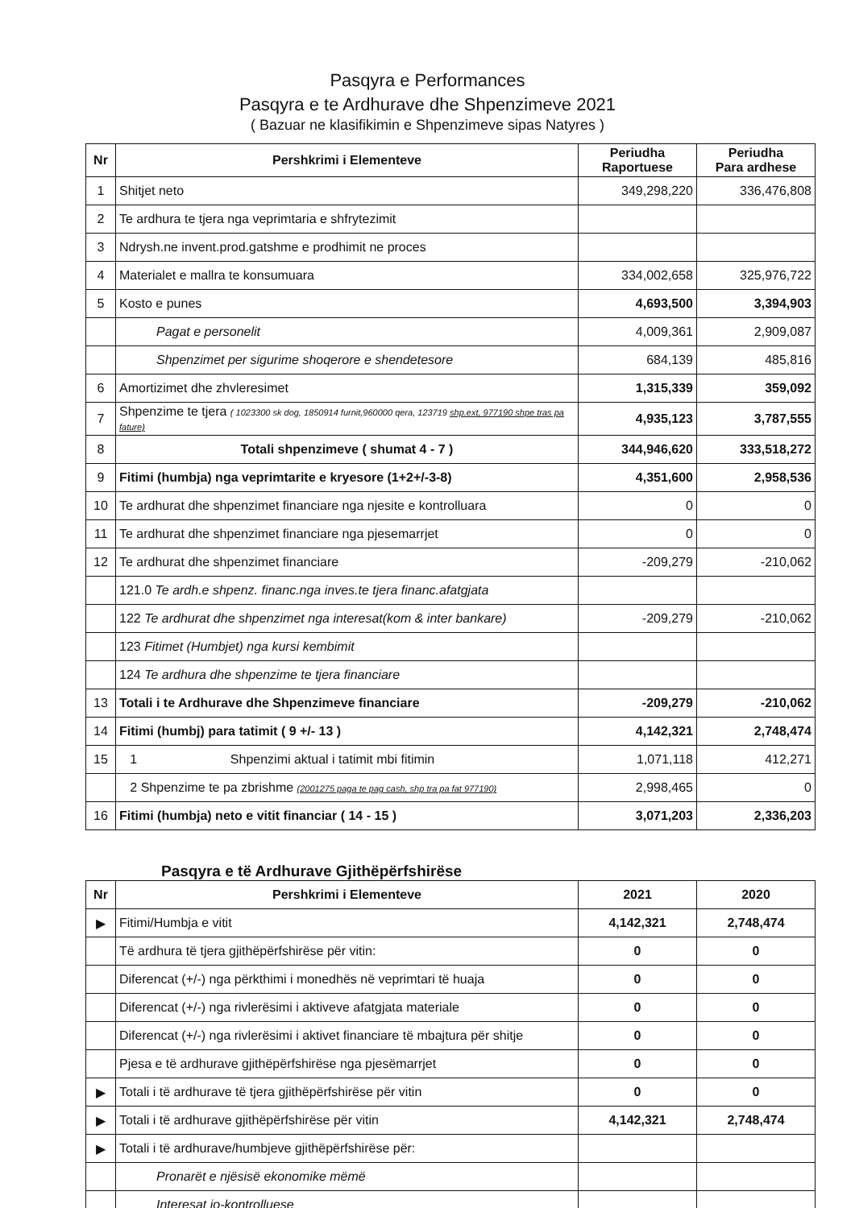Pasqyra e Performances
Pasqyra e te Ardhurave dhe Shpenzimeve 2021
( Bazuar ne klasifikimin e Shpenzimeve sipas Natyres )
| Nr | Pershkrimi i Elementeve | Periudha Raportuese | Periudha Para ardhese |
| --- | --- | --- | --- |
| 1 | Shitjet neto | 349,298,220 | 336,476,808 |
| 2 | Te ardhura te tjera nga veprimtaria e shfrytezimit | | |
| 3 | Ndrysh.ne invent.prod.gatshme e prodhimit ne proces | | |
| 4 | Materialet e mallra te konsumuara | 334,002,658 | 325,976,722 |
| 5 | Kosto e punes | 4,693,500 | 3,394,903 |
| | Pagat e personelit | 4,009,361 | 2,909,087 |
| | Shpenzimet per sigurime shoqerore e shendetesore | 684,139 | 485,816 |
| 6 | Amortizimet dhe zhvleresimet | 1,315,339 | 359,092 |
| 7 | Shpenzime te tjera ( 1023300 sk dog, 1850914 furnit,960000 qera, 123719 shp.ext, 977190 shpe tras pa fature) | 4,935,123 | 3,787,555 |
| 8 | Totali shpenzimeve ( shumat 4 - 7 ) | 344,946,620 | 333,518,272 |
| 9 | Fitimi (humbja) nga veprimtarite e kryesore (1+2+/-3-8) | 4,351,600 | 2,958,536 |
| 10 | Te ardhurat dhe shpenzimet financiare nga njesite e kontrolluara | 0 | 0 |
| 11 | Te ardhurat dhe shpenzimet financiare nga pjesemarrjet | 0 | 0 |
| 12 | Te ardhurat dhe shpenzimet financiare | -209,279 | -210,062 |
| | 121.0 Te ardh.e shpenz. financ.nga inves.te tjera financ.afatgjata | | |
| | 122 Te ardhurat dhe shpenzimet nga interesat(kom & inter bankare) | -209,279 | -210,062 |
| | 123 Fitimet (Humbjet) nga kursi kembimit | | |
| | 124 Te ardhura dhe shpenzime te tjera financiare | | |
| 13 | Totali i te Ardhurave dhe Shpenzimeve financiare | -209,279 | -210,062 |
| 14 | Fitimi (humbj) para tatimit ( 9 +/- 13 ) | 4,142,321 | 2,748,474 |
| 15 | 1 Shpenzimi aktual i tatimit mbi fitimin | 1,071,118 | 412,271 |
| | 2 Shpenzime te pa zbrishme (2001275 paga te pag cash, shp tra pa fat 977190) | 2,998,465 | 0 |
| 16 | Fitimi (humbja) neto e vitit financiar ( 14 - 15 ) | 3,071,203 | 2,336,203 |
Pasqyra e të Ardhurave Gjithëpërfshirëse
| Nr | Pershkrimi i Elementeve | 2021 | 2020 |
| --- | --- | --- | --- |
| ▶ | Fitimi/Humbja e vitit | 4,142,321 | 2,748,474 |
| | Të ardhura të tjera gjithëpërfshirëse për vitin: | 0 | 0 |
| | Diferencat (+/-) nga përkthimi i monedhës në veprimtari të huaja | 0 | 0 |
| | Diferencat (+/-) nga rivlerësimi i aktiveve afatgjata materiale | 0 | 0 |
| | Diferencat (+/-) nga rivlerësimi i aktivet financiare të mbajtura për shitje | 0 | 0 |
| | Pjesa e të ardhurave gjithëpërfshirëse nga pjesëmarrjet | 0 | 0 |
| ▶ | Totali i të ardhurave të tjera gjithëpërfshirëse për vitin | 0 | 0 |
| ▶ | Totali i të ardhurave gjithëpërfshirëse për vitin | 4,142,321 | 2,748,474 |
| ▶ | Totali i të ardhurave/humbjeve gjithëpërfshirëse për: | | |
| | Pronarët e njësisë ekonomike mëmë | | |
| | Interesat jo-kontrolluese | | |